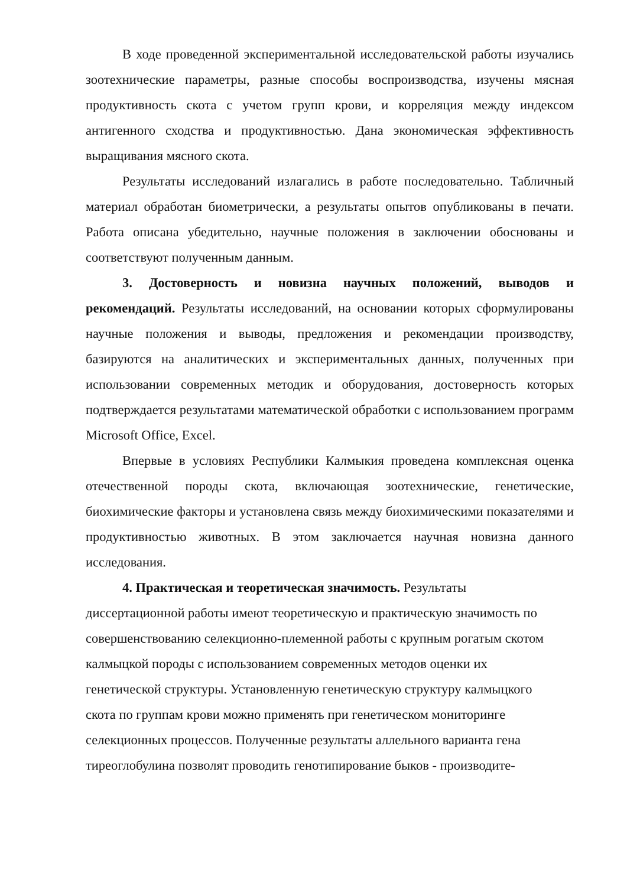В ходе проведенной экспериментальной исследовательской работы изучались зоотехнические параметры, разные способы воспроизводства, изучены мясная продуктивность скота с учетом групп крови, и корреляция между индексом антигенного сходства и продуктивностью. Дана экономическая эффективность выращивания мясного скота.
Результаты исследований излагались в работе последовательно. Табличный материал обработан биометрически, а результаты опытов опубликованы в печати. Работа описана убедительно, научные положения в заключении обоснованы и соответствуют полученным данным.
3. Достоверность и новизна научных положений, выводов и рекомендаций. Результаты исследований, на основании которых сформулированы научные положения и выводы, предложения и рекомендации производству, базируются на аналитических и экспериментальных данных, полученных при использовании современных методик и оборудования, достоверность которых подтверждается результатами математической обработки с использованием программ Microsoft Office, Excel.
Впервые в условиях Республики Калмыкия проведена комплексная оценка отечественной породы скота, включающая зоотехнические, генетические, биохимические факторы и установлена связь между биохимическими показателями и продуктивностью животных. В этом заключается научная новизна данного исследования.
4. Практическая и теоретическая значимость. Результаты диссертационной работы имеют теоретическую и практическую значимость по совершенствованию селекционно-племенной работы с крупным рогатым скотом калмыцкой породы с использованием современных методов оценки их генетической структуры. Установленную генетическую структуру калмыцкого скота по группам крови можно применять при генетическом мониторинге селекционных процессов. Полученные результаты аллельного варианта гена тиреоглобулина позволят проводить генотипирование быков - производите-